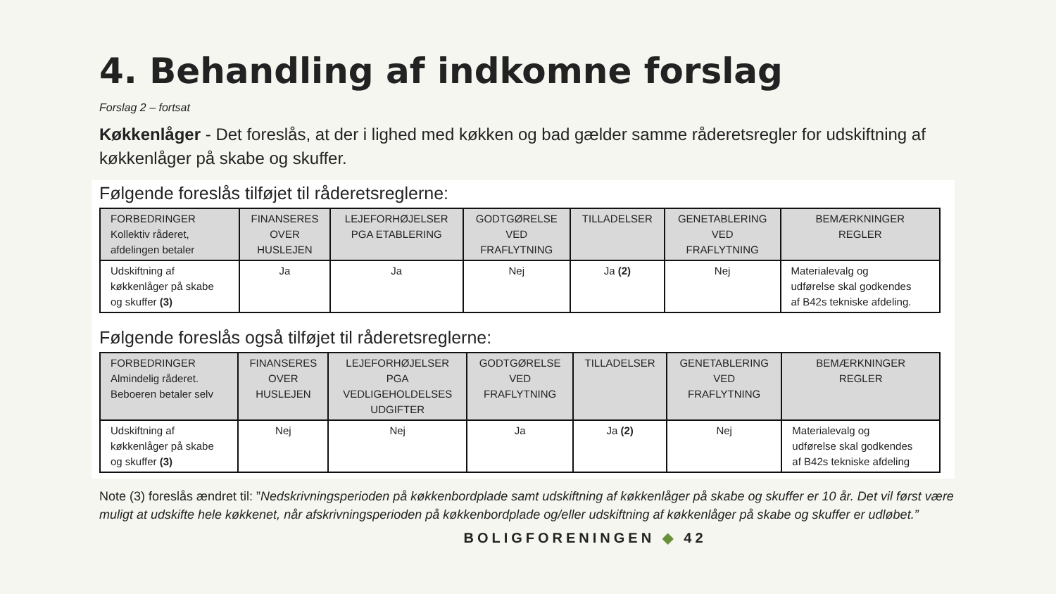4. Behandling af indkomne forslag
Forslag 2 – fortsat
Køkkenlåger - Det foreslås, at der i lighed med køkken og bad gælder samme råderetsregler for udskiftning af køkkenlåger på skabe og skuffer.
Følgende foreslås tilføjet til råderetsreglerne:
| FORBEDRINGER Kollektiv råderet, afdelingen betaler | FINANSERES OVER HUSLEJEN | LEJEFORHØJELSER PGA ETABLERING | GODTGØRELSE VED FRAFLYTNING | TILLADELSER | GENETABLERING VED FRAFLYTNING | BEMÆRKNINGER REGLER |
| --- | --- | --- | --- | --- | --- | --- |
| Udskiftning af køkkenlåger på skabe og skuffer (3) | Ja | Ja | Nej | Ja (2) | Nej | Materialevalg og udførelse skal godkendes af B42s tekniske afdeling. |
Følgende foreslås også tilføjet til råderetsreglerne:
| FORBEDRINGER Almindelig råderet. Beboeren betaler selv | FINANSERES OVER HUSLEJEN | LEJEFORHØJELSER PGA VEDLIGEHOLDELSES UDGIFTER | GODTGØRELSE VED FRAFLYTNING | TILLADELSER | GENETABLERING VED FRAFLYTNING | BEMÆRKNINGER REGLER |
| --- | --- | --- | --- | --- | --- | --- |
| Udskiftning af køkkenlåger på skabe og skuffer (3) | Nej | Nej | Ja | Ja (2) | Nej | Materialevalg og udførelse skal godkendes af B42s tekniske afdeling |
Note (3) foreslås ændret til: ”Nedskrivningsperioden på køkkenbordplade samt udskiftning af køkkenlåger på skabe og skuffer er 10 år. Det vil først være muligt at udskifte hele køkkenet, når afskrivningsperioden på køkkenbordplade og/eller udskiftning af køkkenlåger på skabe og skuffer er udløbet.”
BOLIGFORENINGEN ◆ 42